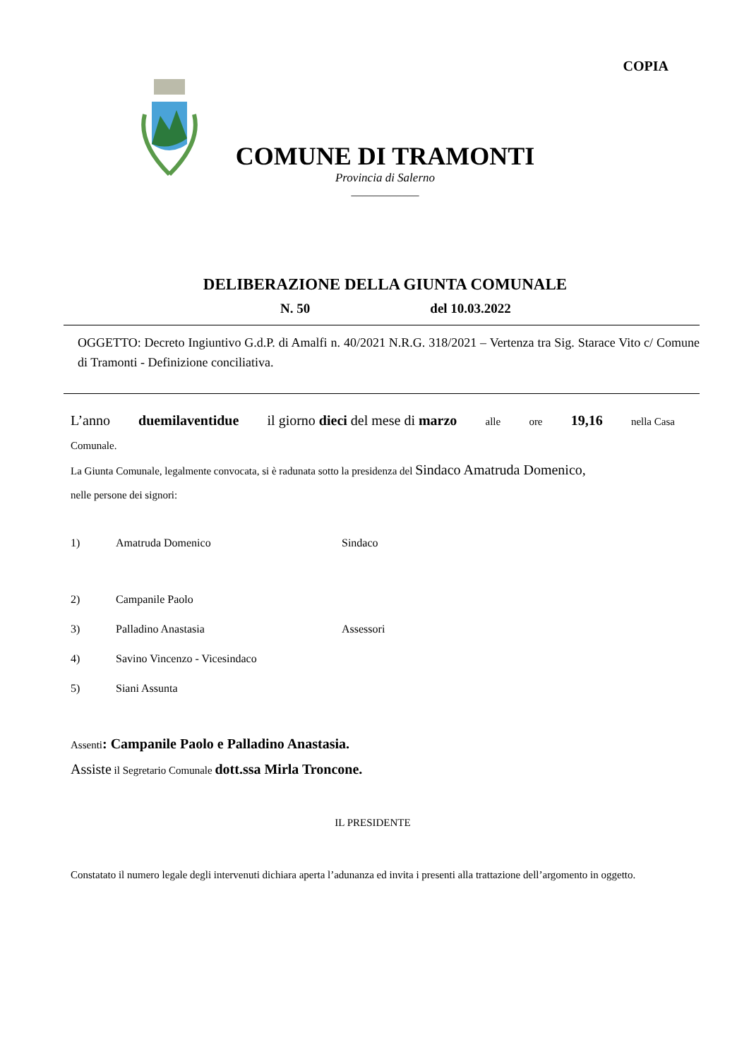COPIA
COMUNE DI TRAMONTI
Provincia di Salerno
____________
DELIBERAZIONE DELLA GIUNTA COMUNALE
N. 50 del 10.03.2022
OGGETTO: Decreto Ingiuntivo G.d.P. di Amalfi n. 40/2021 N.R.G. 318/2021 – Vertenza tra Sig. Starace Vito c/ Comune di Tramonti - Definizione conciliativa.
L’anno duemilaventidue il giorno dieci del mese di marzo alle ore 19,16 nella Casa
Comunale.
La Giunta Comunale, legalmente convocata, si è radunata sotto la presidenza del Sindaco Amatruda Domenico,
nelle persone dei signori:
| 1) | Amatruda Domenico | Sindaco |
| 2) | Campanile Paolo | |
| 3) | Palladino Anastasia | Assessori |
| 4) | Savino Vincenzo - Vicesindaco | |
| 5) | Siani Assunta | |
Assenti: Campanile Paolo e Palladino Anastasia.
Assiste il Segretario Comunale dott.ssa Mirla Troncone.
IL PRESIDENTE
Constatato il numero legale degli intervenuti dichiara aperta l’adunanza ed invita i presenti alla trattazione dell’argomento in oggetto.